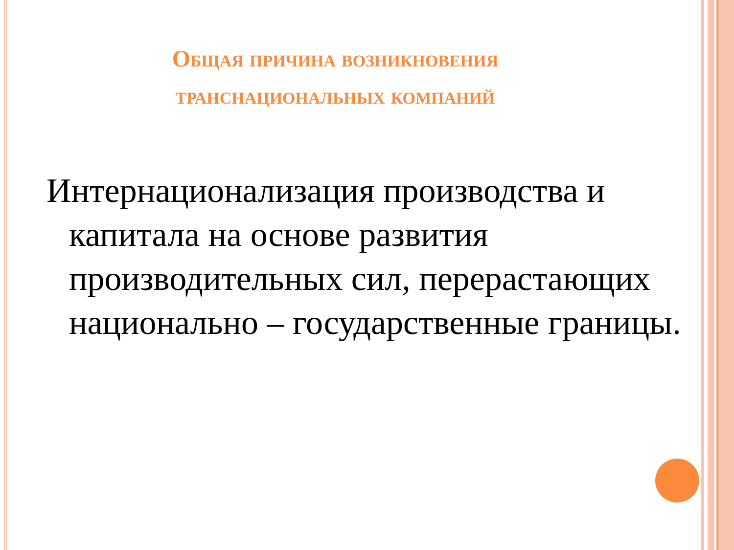Общая причина возникновения
транснациональных компаний
Интернационализация производства и капитала на основе развития производительных сил, перерастающих национально – государственные границы.